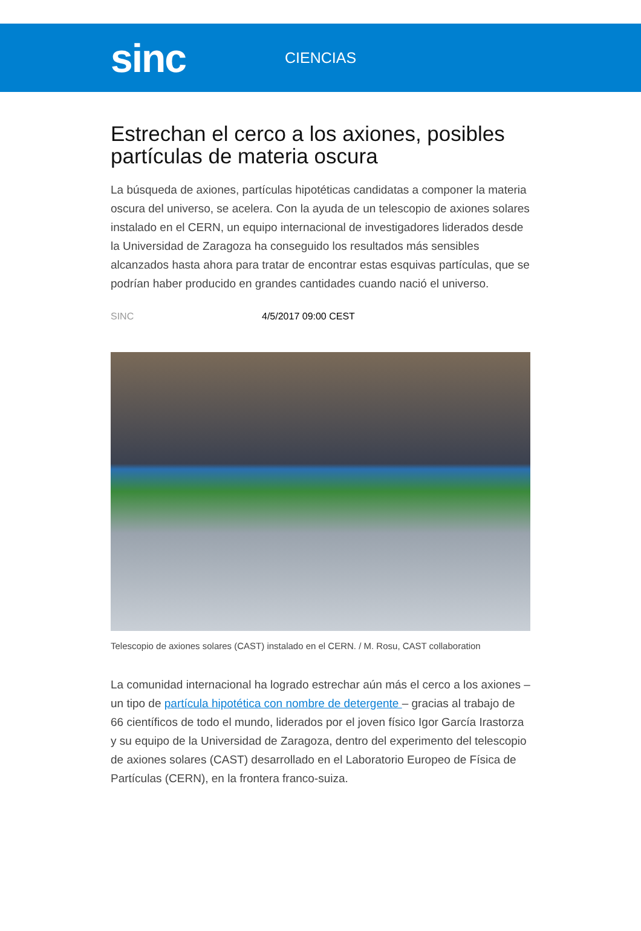sinc
CIENCIAS
Estrechan el cerco a los axiones, posibles partículas de materia oscura
La búsqueda de axiones, partículas hipotéticas candidatas a componer la materia oscura del universo, se acelera. Con la ayuda de un telescopio de axiones solares instalado en el CERN, un equipo internacional de investigadores liderados desde la Universidad de Zaragoza ha conseguido los resultados más sensibles alcanzados hasta ahora para tratar de encontrar estas esquivas partículas, que se podrían haber producido en grandes cantidades cuando nació el universo.
SINC 4/5/2017 09:00 CEST
Telescopio de axiones solares (CAST) instalado en el CERN. / M. Rosu, CAST collaboration
La comunidad internacional ha logrado estrechar aún más el cerco a los axiones –un tipo de partícula hipotética con nombre de detergente – gracias al trabajo de 66 científicos de todo el mundo, liderados por el joven físico Igor García Irastorza y su equipo de la Universidad de Zaragoza, dentro del experimento del telescopio de axiones solares (CAST) desarrollado en el Laboratorio Europeo de Física de Partículas (CERN), en la frontera franco-suiza.